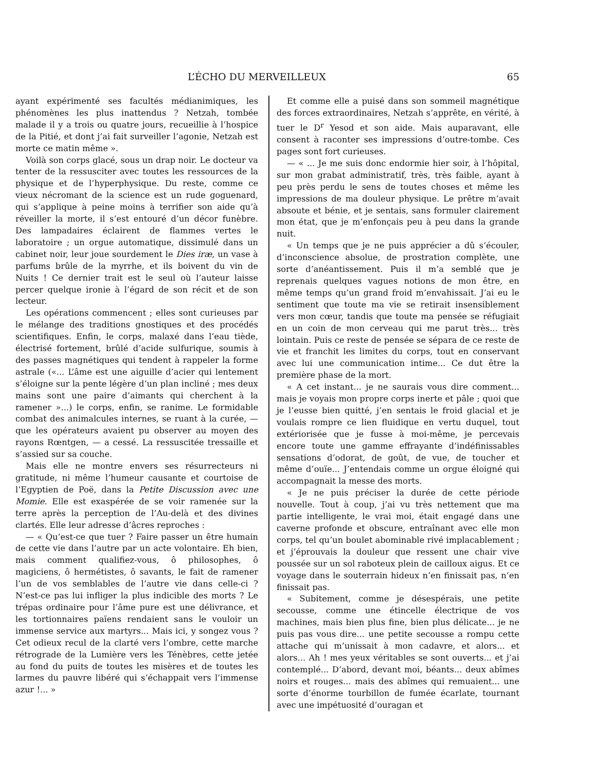L’ÉCHO DU MERVEILLEUX 65
ayant expérimenté ses facultés médianimiques, les phénomènes les plus inattendus ? Netzah, tombée malade il y a trois ou quatre jours, recueillie à l’hospice de la Pitié, et dont j’ai fait surveiller l’agonie, Netzah est morte ce matin même ».
Voilà son corps glacé, sous un drap noir. Le docteur va tenter de la ressusciter avec toutes les ressources de la physique et de l’hyperphysique. Du reste, comme ce vieux nécromant de la science est un rude goguenard, qui s’applique à peine moins à terrifier son aide qu’à réveiller la morte, il s’est entouré d’un décor funèbre. Des lampadaires éclairent de flammes vertes le laboratoire ; un orgue automatique, dissimulé dans un cabinet noir, leur joue sourdement le Dies iræ, un vase à parfums brûle de la myrrhe, et ils boivent du vin de Nuits ! Ce dernier trait est le seul où l’auteur laisse percer quelque ironie à l’égard de son récit et de son lecteur.
Les opérations commencent ; elles sont curieuses par le mélange des traditions gnostiques et des procédés scientifiques. Enfin, le corps, malaxé dans l’eau tiède, électrisé fortement, brûlé d’acide sulfurique, soumis à des passes magnétiques qui tendent à rappeler la forme astrale («... L’âme est une aiguille d’acier qui lentement s’éloigne sur la pente légère d’un plan incliné ; mes deux mains sont une paire d’aimants qui cherchent à la ramener »...) le corps, enfin, se ranime. Le formidable combat des animalcules internes, se ruant à la curée, — que les opérateurs avaient pu observer au moyen des rayons Rœntgen, — a cessé. La ressuscitée tressaille et s’assied sur sa couche.
Mais elle ne montre envers ses résurrecteurs ni gratitude, ni même l’humeur causante et courtoise de l’Egyptien de Poë, dans la Petite Discussion avec une Momie. Elle est exaspérée de se voir ramenée sur la terre après la perception de l’Au-delà et des divines clartés. Elle leur adresse d’âcres reproches :
— « Qu’est-ce que tuer ? Faire passer un être humain de cette vie dans l’autre par un acte volontaire. Eh bien, mais comment qualifiez-vous, ô philosophes, ô magiciens, ô hermétistes, ô savants, le fait de ramener l’un de vos semblables de l’autre vie dans celle-ci ? N’est-ce pas lui infliger la plus indicible des morts ? Le trépas ordinaire pour l’âme pure est une délivrance, et les tortionnaires païens rendaient sans le vouloir un immense service aux martyrs... Mais ici, y songez vous ? Cet odieux recul de la clarté vers l’ombre, cette marche rétrograde de la Lumière vers les Ténèbres, cette jetée au fond du puits de toutes les misères et de toutes les larmes du pauvre libéré qui s’échappait vers l’immense azur !... »
Et comme elle a puisé dans son sommeil magnétique des forces extraordinaires, Netzah s’apprête, en vérité, à tuer le D<sup>r</sup> Yesod et son aide. Mais auparavant, elle consent à raconter ses impressions d’outre-tombe. Ces pages sont fort curieuses.
— « ... Je me suis donc endormie hier soir, à l’hôpital, sur mon grabat administratif, très, très faible, ayant à peu près perdu le sens de toutes choses et même les impressions de ma douleur physique. Le prêtre m’avait absoute et bénie, et je sentais, sans formuler clairement mon état, que je m’enfonçais peu à peu dans la grande nuit.
« Un temps que je ne puis apprécier a dû s’écouler, d’inconscience absolue, de prostration complète, une sorte d’anéantissement. Puis il m’a semblé que je reprenais quelques vagues notions de mon être, en même temps qu’un grand froid m’envahissait. J’ai eu le sentiment que toute ma vie se retirait insensiblement vers mon cœur, tandis que toute ma pensée se réfugiait en un coin de mon cerveau qui me parut très... très lointain. Puis ce reste de pensée se sépara de ce reste de vie et franchit les limites du corps, tout en conservant avec lui une communication intime... Ce dut être la première phase de la mort.
« A cet instant... je ne saurais vous dire comment... mais je voyais mon propre corps inerte et pâle ; quoi que je l’eusse bien quitté, j’en sentais le froid glacial et je voulais rompre ce lien fluidique en vertu duquel, tout extériorisée que je fusse à moi-même, je percevais encore toute une gamme effrayante d’indéfinissables sensations d’odorat, de goût, de vue, de toucher et même d’ouïe... J’entendais comme un orgue éloigné qui accompagnait la messe des morts.
« Je ne puis préciser la durée de cette période nouvelle. Tout à coup, j’ai vu très nettement que ma partie intelligente, le vrai moi, était engagé dans une caverne profonde et obscure, entraînant avec elle mon corps, tel qu’un boulet abominable rivé implacablement ; et j’éprouvais la douleur que ressent une chair vive poussée sur un sol raboteux plein de cailloux aigus. Et ce voyage dans le souterrain hideux n’en finissait pas, n’en finissait pas.
« Subitement, comme je désespérais, une petite secousse, comme une étincelle électrique de vos machines, mais bien plus fine, bien plus délicate... je ne puis pas vous dire... une petite secousse a rompu cette attache qui m’unissait à mon cadavre, et alors... et alors... Ah ! mes yeux véritables se sont ouverts... et j’ai contemplé... D’abord, devant moi, béants... deux abîmes noirs et rouges... mais des abîmes qui remuaient... une sorte d’énorme tourbillon de fumée écarlate, tournant avec une impétuosité d’ouragan et